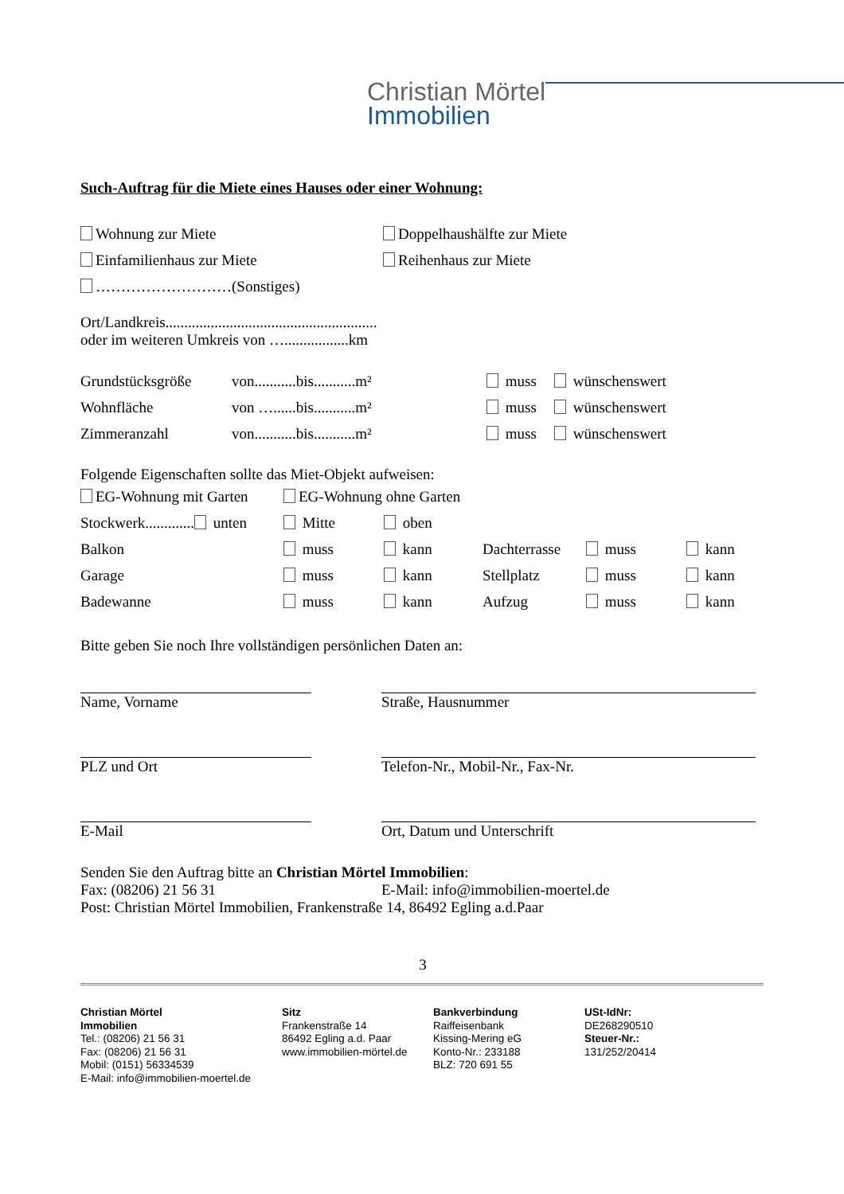Christian Mörtel
Immobilien
Such-Auftrag für die Miete eines Hauses oder einer Wohnung:
Wohnung zur Miete Doppelhaushälfte zur Miete
Einfamilienhaus zur Miete Reihenhaus zur Miete
………………………(Sonstiges)
Ort/Landkreis........................................................
oder im weiteren Umkreis von ….................km
Grundstücksgröße von...........bis...........m² muss wünschenswert
Wohnfläche von …......bis...........m² muss wünschenswert
Zimmeranzahl von...........bis...........m² muss wünschenswert
Folgende Eigenschaften sollte das Miet-Objekt aufweisen:
EG-Wohnung mit Garten EG-Wohnung ohne Garten
Stockwerk............. unten Mitte oben
Balkon muss kann Dachterrasse muss kann
Garage muss kann Stellplatz muss kann
Badewanne muss kann Aufzug muss kann
Bitte geben Sie noch Ihre vollständigen persönlichen Daten an:
Name, Vorname
PLZ und Ort
E-Mail
Straße, Hausnummer
Telefon-Nr., Mobil-Nr., Fax-Nr.
Ort, Datum und Unterschrift
Senden Sie den Auftrag bitte an Christian Mörtel Immobilien:
Fax: (08206) 21 56 31 E-Mail: info@immobilien-moertel.de
Post: Christian Mörtel Immobilien, Frankenstraße 14, 86492 Egling a.d.Paar
3
Christian Mörtel
Immobilien
Tel.: (08206) 21 56 31
Fax: (08206) 21 56 31
Mobil: (0151) 56334539
E-Mail: info@immobilien-moertel.de
Sitz
Frankenstraße 14
86492 Egling a.d. Paar
www.immobilien-mörtel.de
Bankverbindung
Raiffeisenbank
Kissing-Mering eG
Konto-Nr.: 233188
BLZ: 720 691 55
USt-IdNr:
DE268290510
Steuer-Nr.:
131/252/20414